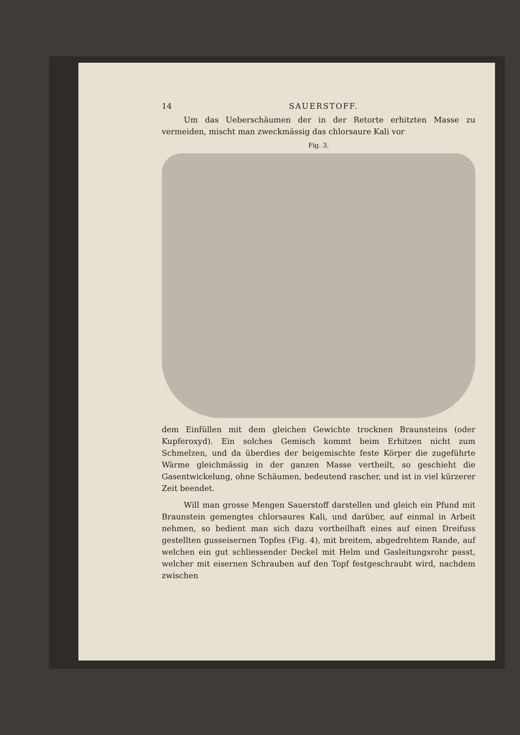14 SAUERSTOFF.
Um das Ueberschäumen der in der Retorte erhitzten Masse zu vermeiden, mischt man zweckmässig das chlorsaure Kali vor
Fig. 3.
dem Einfüllen mit dem gleichen Gewichte trocknen Braunsteins (oder Kupferoxyd). Ein solches Gemisch kommt beim Erhitzen nicht zum Schmelzen, und da überdies der beigemischte feste Körper die zugeführte Wärme gleichmässig in der ganzen Masse vertheilt, so geschieht die Gasentwickelung, ohne Schäumen, bedeutend rascher, und ist in viel kürzerer Zeit beendet.
Will man grosse Mengen Sauerstoff darstellen und gleich ein Pfund mit Braunstein gemengtes chlorsaures Kali, und darüber, auf einmal in Arbeit nehmen, so bedient man sich dazu vortheilhaft eines auf einen Dreifuss gestellten gusseisernen Topfes (Fig. 4), mit breitem, abgedrehtem Rande, auf welchen ein gut schliessender Deckel mit Helm und Gasleitungsrohr passt, welcher mit eisernen Schrauben auf den Topf festgeschraubt wird, nachdem zwischen